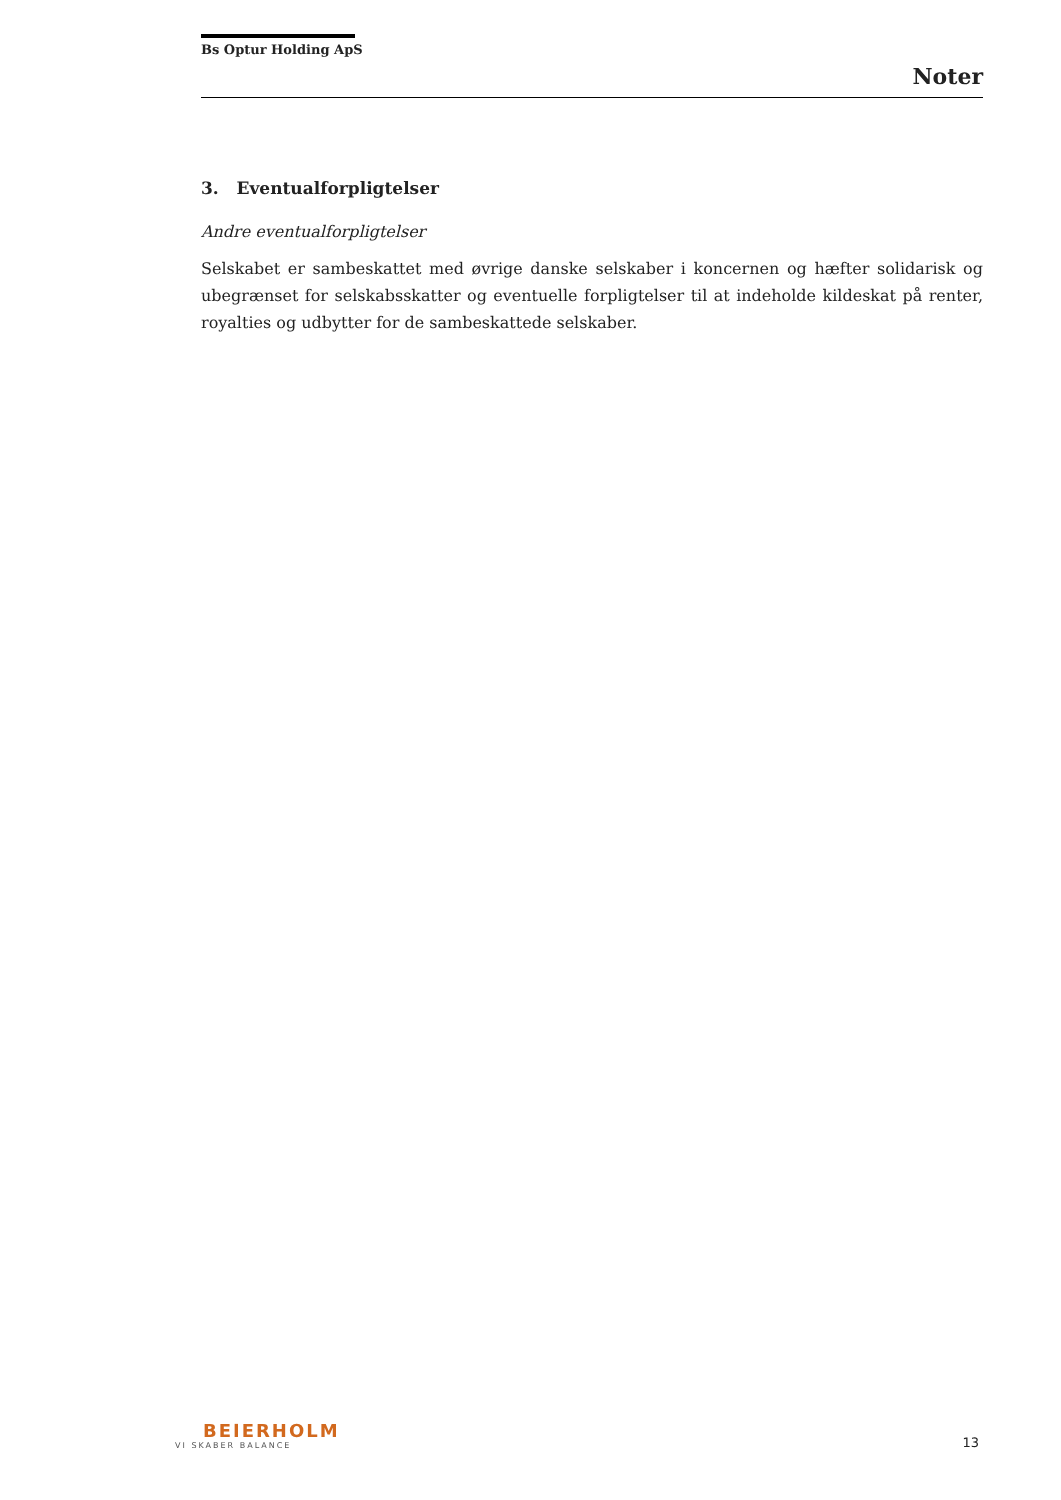Bs Optur Holding ApS
Noter
3. Eventualforpligtelser
Andre eventualforpligtelser
Selskabet er sambeskattet med øvrige danske selskaber i koncernen og hæfter solidarisk og ubegrænset for selskabsskatter og eventuelle forpligtelser til at indeholde kildeskat på renter, royalties og udbytter for de sambeskattede selskaber.
BEIERHOLM
VI SKABER BALANCE
13